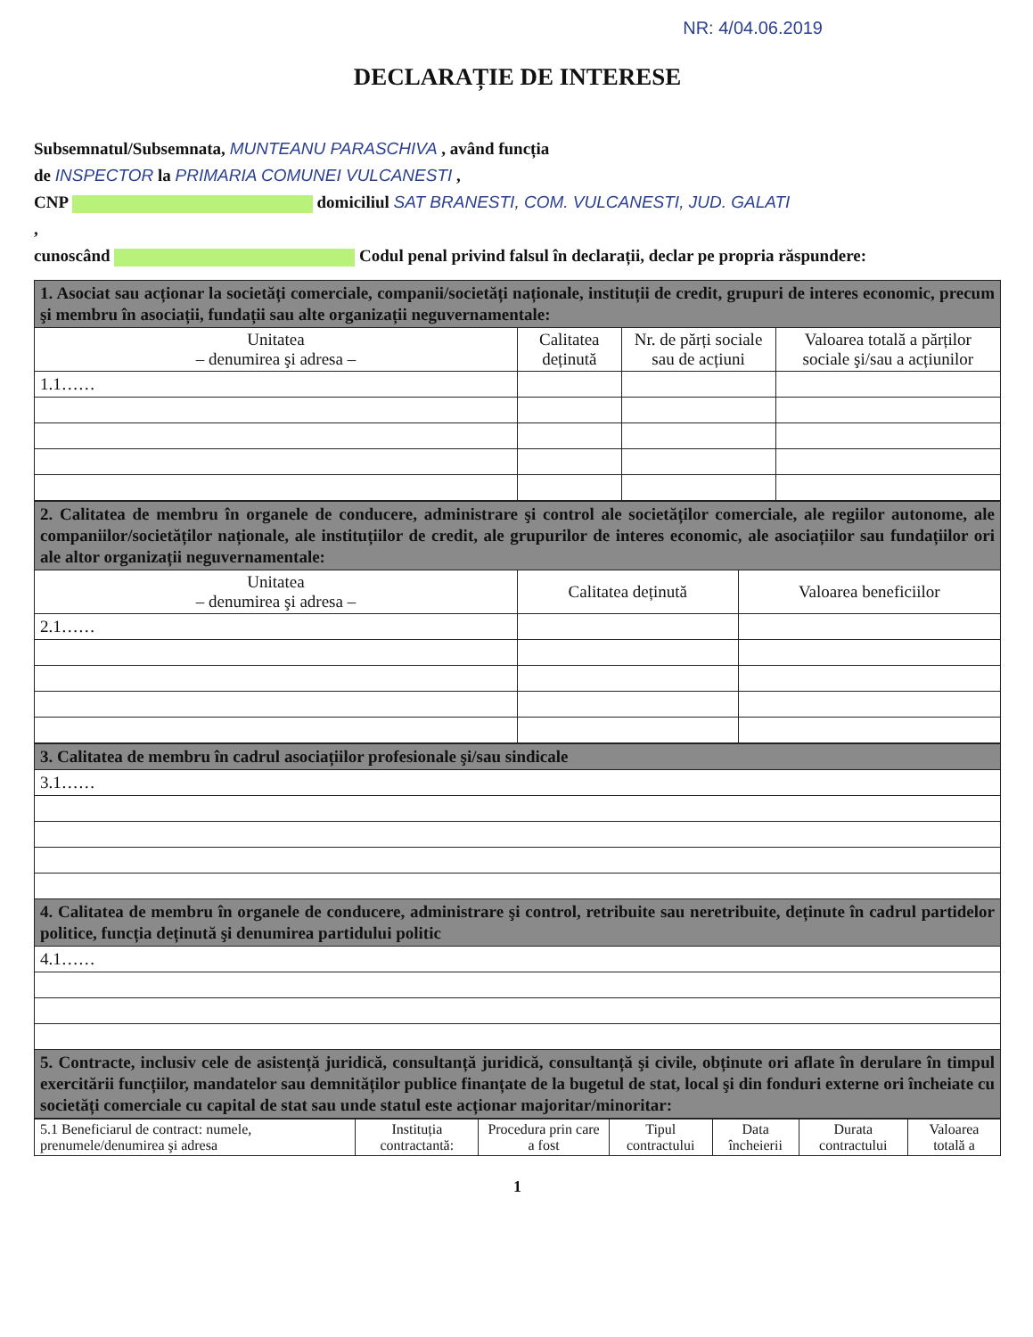NR: 4/04.06.2019
DECLARAȚIE DE INTERESE
Subsemnatul/Subsemnata, MUNTEANU PARASCHIVA , având funcția
de INSPECTOR la PRIMARIA COMUNEI VULCANESTI ,
CNP domiciliul SAT BRANESTI, COM. VULCANESTI, JUD. GALATI
,
cunoscând Codul penal privind falsul în declarații, declar pe propria răspundere:
| 1. Asociat sau acționar la societăți comerciale, companii/societăți naționale, instituții de credit, grupuri de interes economic, precum şi membru în asociații, fundații sau alte organizații neguvernamentale: | | | |
| Unitatea – denumirea şi adresa – | Calitatea deținută | Nr. de părți sociale sau de acțiuni | Valoarea totală a părților sociale şi/sau a acțiunilor |
| 1.1…… | | | |
| 2. Calitatea de membru în organele de conducere, administrare şi control ale societăților comerciale, ale regiilor autonome, ale companiilor/societăților naționale, ale instituțiilor de credit, ale grupurilor de interes economic, ale asociațiilor sau fundațiilor ori ale altor organizații neguvernamentale: | | |
| Unitatea – denumirea şi adresa – | Calitatea deținută | Valoarea beneficiilor |
| 2.1…… | | |
| 3. Calitatea de membru în cadrul asociațiilor profesionale şi/sau sindicale |
| 3.1…… |
| 4. Calitatea de membru în organele de conducere, administrare şi control, retribuite sau neretribuite, deținute în cadrul partidelor politice, funcția deținută şi denumirea partidului politic |
| 4.1…… |
| 5. Contracte, inclusiv cele de asistență juridică, consultanță juridică, consultanță şi civile, obținute ori aflate în derulare în timpul exercitării funcțiilor, mandatelor sau demnităților publice finanțate de la bugetul de stat, local şi din fonduri externe ori încheiate cu societăți comerciale cu capital de stat sau unde statul este acționar majoritar/minoritar: |
| 5.1 Beneficiarul de contract: numele, prenumele/denumirea şi adresa | Instituția contractantă: | Procedura prin care a fost | Tipul contractului | Data încheierii | Durata contractului | Valoarea totală a |
| --- | --- | --- | --- | --- | --- | --- |
1